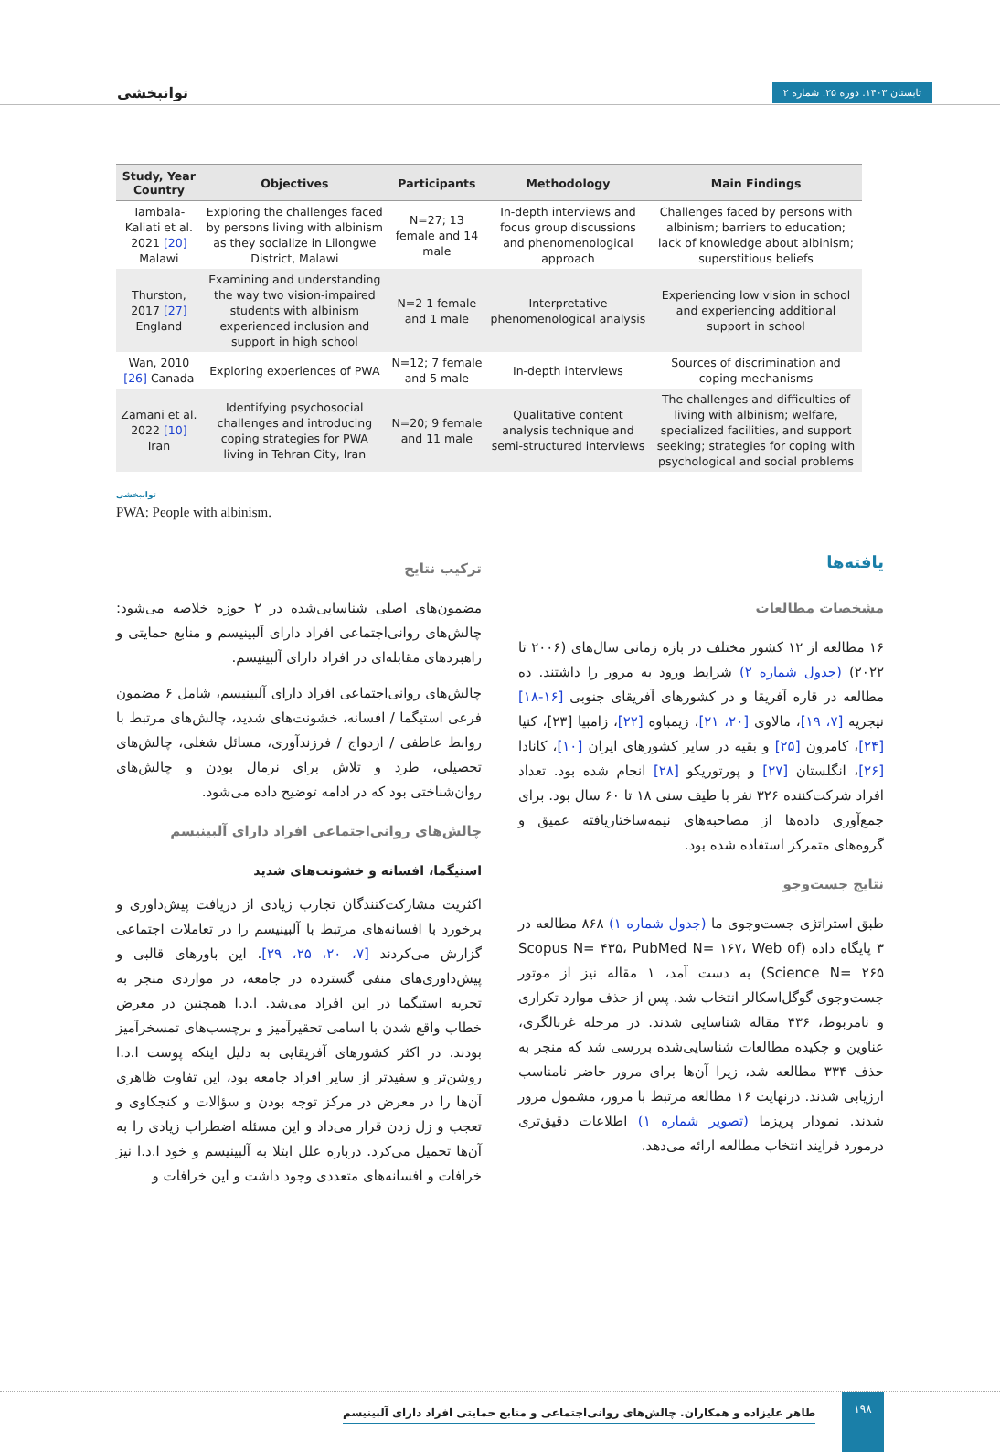توانبخشی تابستان ۱۴۰۳. دوره ۲۵. شماره ۲
| Study, Year Country | Objectives | Participants | Methodology | Main Findings |
| --- | --- | --- | --- | --- |
| Tambala-Kaliati et al. 2021 [20] Malawi | Exploring the challenges faced by persons living with albinism as they socialize in Lilongwe District, Malawi | N=27; 13 female and 14 male | In-depth interviews and focus group discussions and phenomenological approach | Challenges faced by persons with albinism; barriers to education; lack of knowledge about albinism; superstitious beliefs |
| Thurston, 2017 [27] England | Examining and understanding the way two vision-impaired students with albinism experienced inclusion and support in high school | N=2 1 female and 1 male | Interpretative phenomenological analysis | Experiencing low vision in school and experiencing additional support in school |
| Wan, 2010 [26] Canada | Exploring experiences of PWA | N=12; 7 female and 5 male | In-depth interviews | Sources of discrimination and coping mechanisms |
| Zamani et al. 2022 [10] Iran | Identifying psychosocial challenges and introducing coping strategies for PWA living in Tehran City, Iran | N=20; 9 female and 11 male | Qualitative content analysis technique and semi-structured interviews | The challenges and difficulties of living with albinism; welfare, specialized facilities, and support seeking; strategies for coping with psychological and social problems |
توانبخشی
PWA: People with albinism.
یافته‌ها
مشخصات مطالعات
۱۶ مطالعه از ۱۲ کشور مختلف در بازه زمانی سال‌های (۲۰۰۶ تا ۲۰۲۲) (جدول شماره ۲) شرایط ورود به مرور را داشتند. ده مطالعه در قاره آفریقا و در کشورهای آفریقای جنوبی [۱۶-۱۸] نیجریه [۷، ۱۹]، مالاوی [۲۰، ۲۱]، زیمباوه [۲۲]، زامبیا [۲۳]، کنیا [۲۴]، کامرون [۲۵] و بقیه در سایر کشورهای ایران [۱۰]، کانادا [۲۶]، انگلستان [۲۷] و پورتوریکو [۲۸] انجام شده بود. تعداد افراد شرکت‌کننده ۳۲۶ نفر با طیف سنی ۱۸ تا ۶۰ سال بود. برای جمع‌آوری داده‌ها از مصاحبه‌های نیمه‌ساختاریافته عمیق و گروه‌های متمرکز استفاده شده بود.
نتایج جست‌وجو
طبق استراتژی جست‌وجوی ما (جدول شماره ۱) ۸۶۸ مطالعه در ۳ پایگاه داده (Scopus N= ۴۳۵، PubMed N= ۱۶۷، Web of Science N= ۲۶۵) به دست آمد، ۱ مقاله نیز از موتور جست‌وجوی گوگل‌اسکالر انتخاب شد. پس از حذف موارد تکراری و نامربوط، ۴۳۶ مقاله شناسایی شدند. در مرحله غربالگری، عناوین و چکیده مطالعات شناسایی‌شده بررسی شد که منجر به حذف ۳۳۴ مطالعه شد، زیرا آن‌ها برای مرور حاضر نامناسب ارزیابی شدند. درنهایت ۱۶ مطالعه مرتبط با مرور، مشمول مرور شدند. نمودار پریزما (تصویر شماره ۱) اطلاعات دقیق‌تری درمورد فرایند انتخاب مطالعه ارائه می‌دهد.
ترکیب نتایج
مضمون‌های اصلی شناسایی‌شده در ۲ حوزه خلاصه می‌شود: چالش‌های روانی‌اجتماعی افراد دارای آلبینیسم و منابع حمایتی و راهبردهای مقابله‌ای در افراد دارای آلبینیسم.
چالش‌های روانی‌اجتماعی افراد دارای آلبینیسم، شامل ۶ مضمون فرعی استیگما / افسانه، خشونت‌های شدید، چالش‌های مرتبط با روابط عاطفی / ازدواج / فرزندآوری، مسائل شغلی، چالش‌های تحصیلی، طرد و تلاش برای نرمال بودن و چالش‌های روان‌شناختی بود که در ادامه توضیح داده می‌شود.
چالش‌های روانی‌اجتماعی افراد دارای آلبینیسم
استیگما، افسانه و خشونت‌های شدید
اکثریت مشارکت‌کنندگان تجارب زیادی از دریافت پیش‌داوری و برخورد با افسانه‌های مرتبط با آلبینیسم را در تعاملات اجتماعی گزارش می‌کردند [۷، ۲۰، ۲۵، ۲۹]. این باورهای قالبی و پیش‌داوری‌های منفی گسترده در جامعه، در مواردی منجر به تجربه استیگما در این افراد می‌شد. ا.د.ا همچنین در معرض خطاب واقع شدن با اسامی تحقیرآمیز و برچسب‌های تمسخرآمیز بودند. در اکثر کشورهای آفریقایی به دلیل اینکه پوست ا.د.ا روشن‌تر و سفیدتر از سایر افراد جامعه بود، این تفاوت ظاهری آن‌ها را در معرض در مرکز توجه بودن و سؤالات و کنجکاوی و تعجب و زل زدن قرار می‌داد و این مسئله اضطراب زیادی را به آن‌ها تحمیل می‌کرد. درباره علل ابتلا به آلبینیسم و خود ا.د.ا نیز خرافات و افسانه‌های متعددی وجود داشت و این خرافات و
۱۹۸ طاهر علیزاده و همکاران. چالش‌های روانی‌اجتماعی و منابع حمایتی افراد دارای آلبینیسم